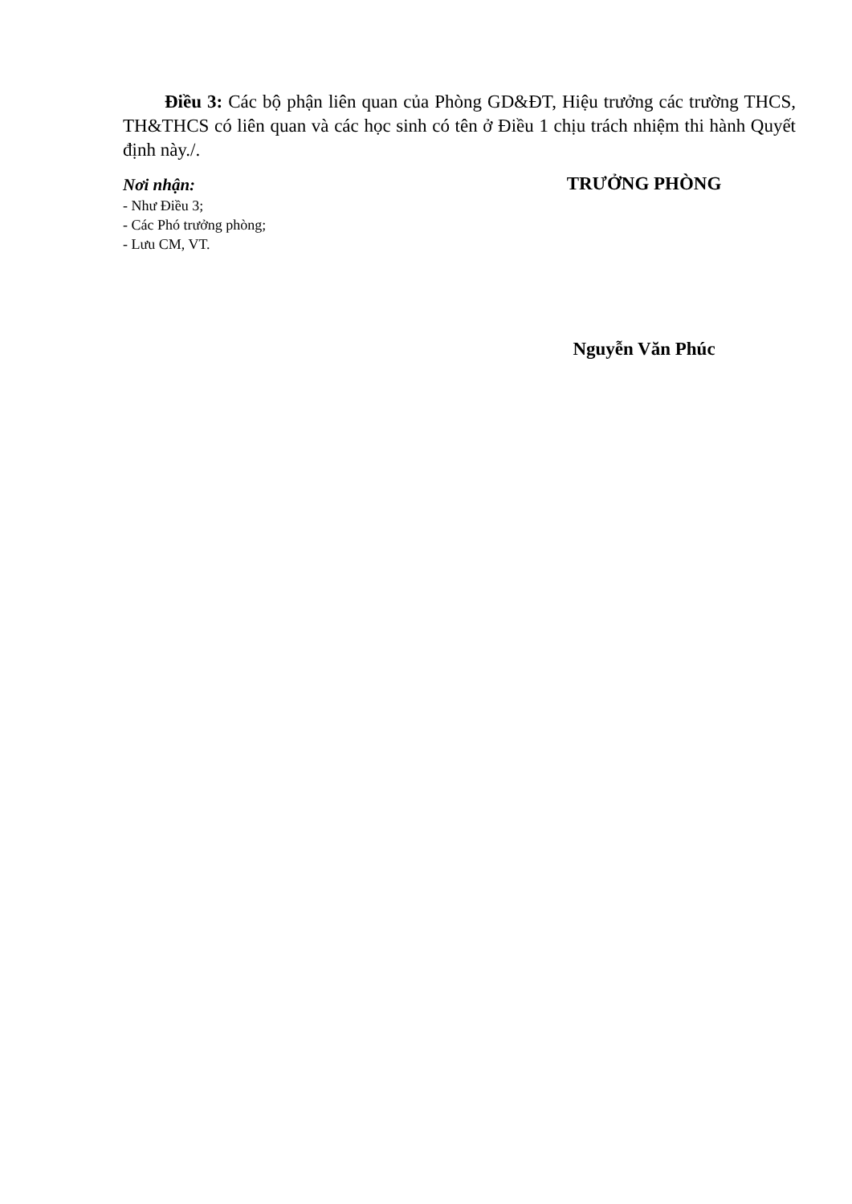Điều 3: Các bộ phận liên quan của Phòng GD&ĐT, Hiệu trưởng các trường THCS, TH&THCS có liên quan và các học sinh có tên ở Điều 1 chịu trách nhiệm thi hành Quyết định này./.
Nơi nhận:
- Như Điều 3;
- Các Phó trưởng phòng;
- Lưu CM, VT.
TRƯỞNG PHÒNG
Nguyễn Văn Phúc